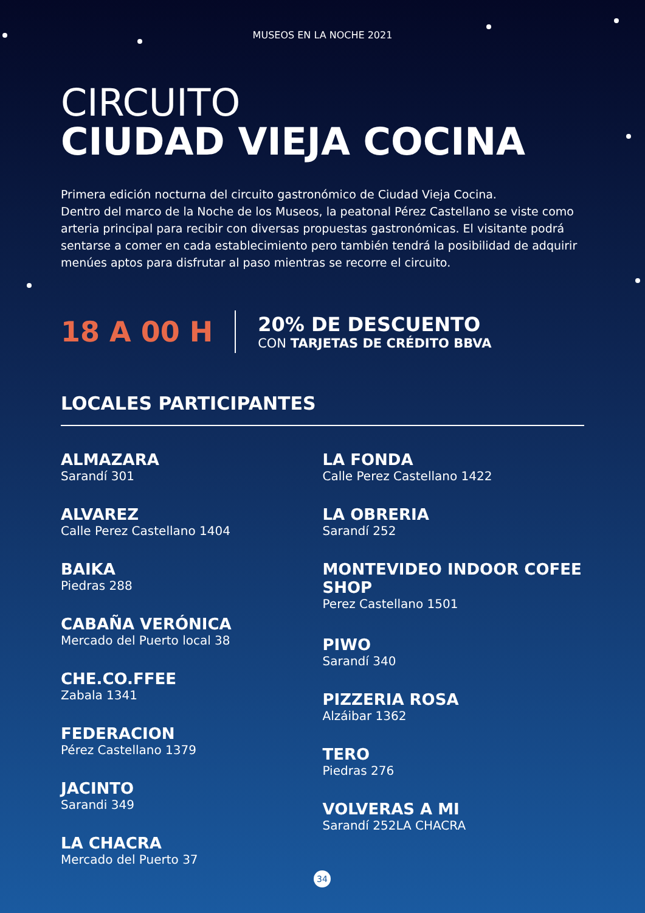MUSEOS EN LA NOCHE 2021
CIRCUITO
CIUDAD VIEJA COCINA
Primera edición nocturna del circuito gastronómico de Ciudad Vieja Cocina.
Dentro del marco de la Noche de los Museos, la peatonal Pérez Castellano se viste como arteria principal para recibir con diversas propuestas gastronómicas. El visitante podrá sentarse a comer en cada establecimiento pero también tendrá la posibilidad de adquirir menúes aptos para disfrutar al paso mientras se recorre el circuito.
18 A 00 H
20% DE DESCUENTO
CON TARJETAS DE CRÉDITO BBVA
LOCALES PARTICIPANTES
ALMAZARA
Sarandí 301
ALVAREZ
Calle Perez Castellano 1404
BAIKA
Piedras 288
CABAÑA VERÓNICA
Mercado del Puerto local 38
CHE.CO.FFEE
Zabala 1341
FEDERACION
Pérez Castellano 1379
JACINTO
Sarandi 349
LA CHACRA
Mercado del Puerto 37
LA FONDA
Calle Perez Castellano 1422
LA OBRERIA
Sarandí 252
MONTEVIDEO INDOOR COFEE SHOP
Perez Castellano 1501
PIWO
Sarandí 340
PIZZERIA ROSA
Alzáibar 1362
TERO
Piedras 276
VOLVERAS A MI
Sarandí 252LA CHACRA
34